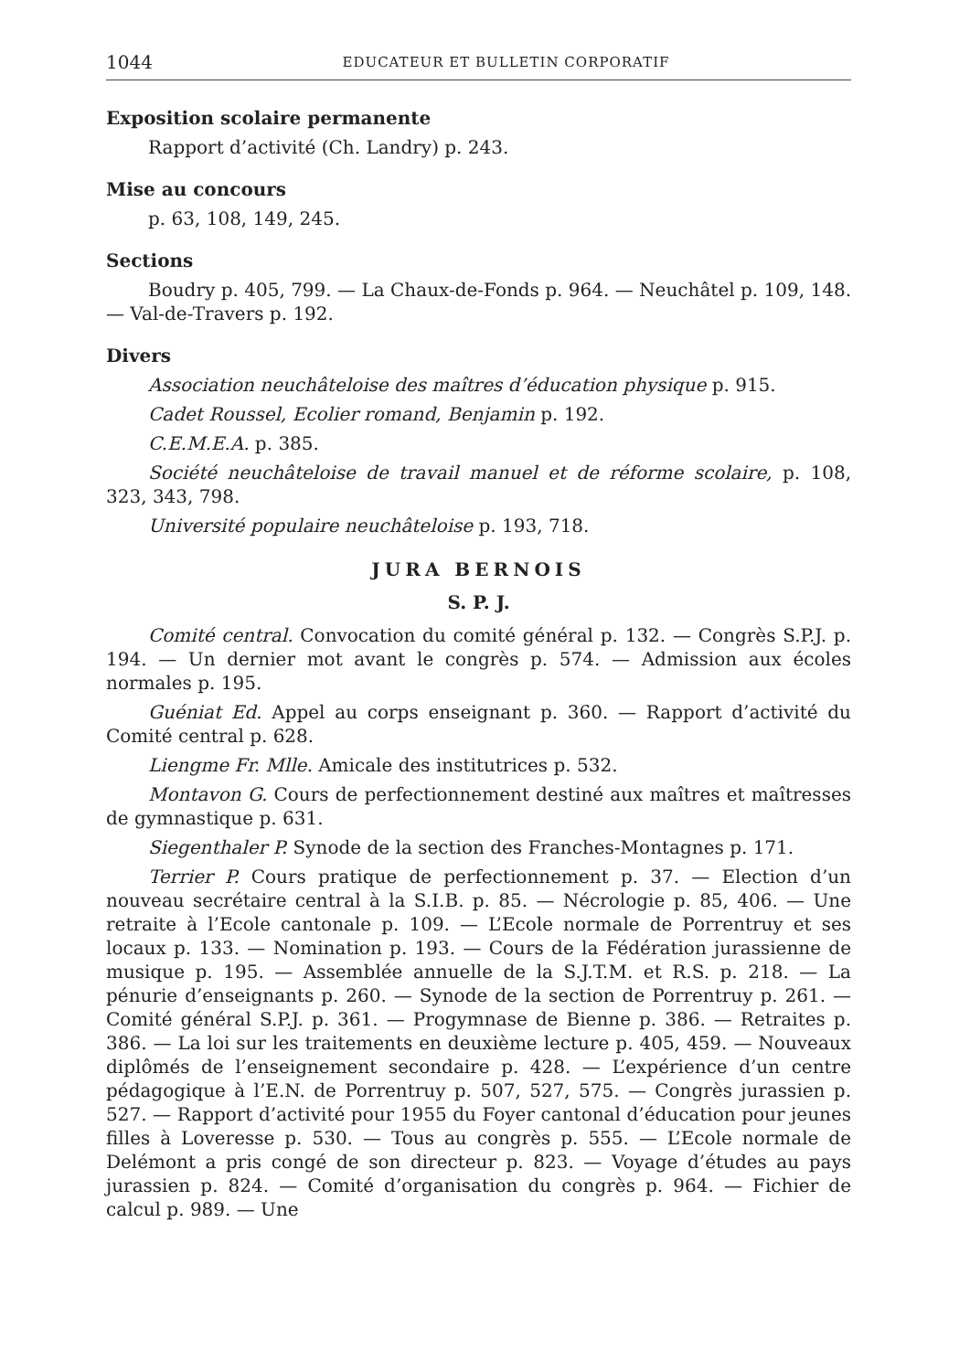1044 EDUCATEUR ET BULLETIN CORPORATIF
Exposition scolaire permanente
Rapport d’activité (Ch. Landry) p. 243.
Mise au concours
p. 63, 108, 149, 245.
Sections
Boudry p. 405, 799. — La Chaux-de-Fonds p. 964. — Neuchâtel p. 109, 148. — Val-de-Travers p. 192.
Divers
Association neuchâteloise des maîtres d’éducation physique p. 915.
Cadet Roussel, Ecolier romand, Benjamin p. 192.
C.E.M.E.A. p. 385.
Société neuchâteloise de travail manuel et de réforme scolaire, p. 108, 323, 343, 798.
Université populaire neuchâteloise p. 193, 718.
JURA BERNOIS
S. P. J.
Comité central. Convocation du comité général p. 132. — Congrès S.P.J. p. 194. — Un dernier mot avant le congrès p. 574. — Admission aux écoles normales p. 195.
Guéniat Ed. Appel au corps enseignant p. 360. — Rapport d’activité du Comité central p. 628.
Liengme Fr. Mlle. Amicale des institutrices p. 532.
Montavon G. Cours de perfectionnement destiné aux maîtres et maîtresses de gymnastique p. 631.
Siegenthaler P. Synode de la section des Franches-Montagnes p. 171.
Terrier P. Cours pratique de perfectionnement p. 37. — Election d’un nouveau secrétaire central à la S.I.B. p. 85. — Nécrologie p. 85, 406. — Une retraite à l’Ecole cantonale p. 109. — L’Ecole normale de Porrentruy et ses locaux p. 133. — Nomination p. 193. — Cours de la Fédération jurassienne de musique p. 195. — Assemblée annuelle de la S.J.T.M. et R.S. p. 218. — La pénurie d’enseignants p. 260. — Synode de la section de Porrentruy p. 261. — Comité général S.P.J. p. 361. — Progymnase de Bienne p. 386. — Retraites p. 386. — La loi sur les traitements en deuxième lecture p. 405, 459. — Nouveaux diplômés de l’enseignement secondaire p. 428. — L’expérience d’un centre pédagogique à l’E.N. de Porrentruy p. 507, 527, 575. — Congrès jurassien p. 527. — Rapport d’activité pour 1955 du Foyer cantonal d’éducation pour jeunes filles à Loveresse p. 530. — Tous au congrès p. 555. — L’Ecole normale de Delémont a pris congé de son directeur p. 823. — Voyage d’études au pays jurassien p. 824. — Comité d’organisation du congrès p. 964. — Fichier de calcul p. 989. — Une